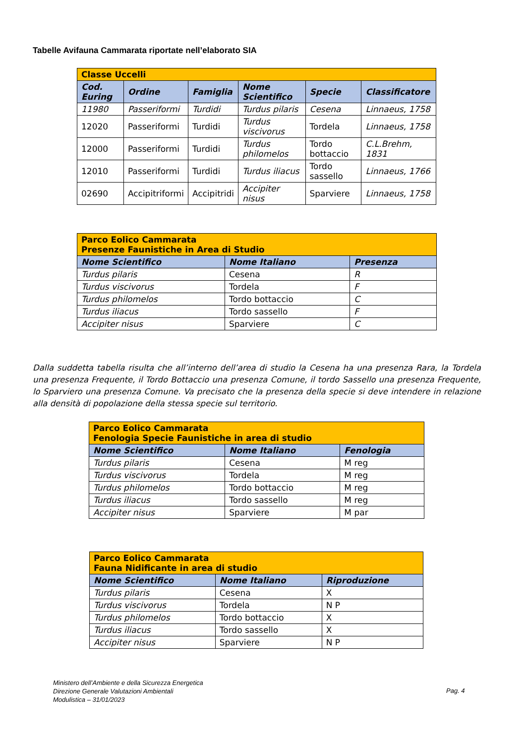Tabelle Avifauna Cammarata riportate nell’elaborato SIA
| Classe Uccelli | | | | | |
| Cod. Euring | Ordine | Famiglia | Nome Scientifico | Specie | Classificatore |
| 11980 | Passeriformi | Turdidi | Turdus pilaris | Cesena | Linnaeus, 1758 |
| 12020 | Passeriformi | Turdidi | Turdus viscivorus | Tordela | Linnaeus, 1758 |
| 12000 | Passeriformi | Turdidi | Turdus philomelos | Tordo bottaccio | C.L.Brehm, 1831 |
| 12010 | Passeriformi | Turdidi | Turdus iliacus | Tordo sassello | Linnaeus, 1766 |
| 02690 | Accipitriformi | Accipitridi | Accipiter nisus | Sparviere | Linnaeus, 1758 |
| Parco Eolico Cammarata Presenze Faunistiche in Area di Studio | | |
| Nome Scientifico | Nome Italiano | Presenza |
| Turdus pilaris | Cesena | R |
| Turdus viscivorus | Tordela | F |
| Turdus philomelos | Tordo bottaccio | C |
| Turdus iliacus | Tordo sassello | F |
| Accipiter nisus | Sparviere | C |
Dalla suddetta tabella risulta che all’interno dell’area di studio la Cesena ha una presenza Rara, la Tordela una presenza Frequente, il Tordo Bottaccio una presenza Comune, il tordo Sassello una presenza Frequente, lo Sparviero una presenza Comune. Va precisato che la presenza della specie si deve intendere in relazione alla densità di popolazione della stessa specie sul territorio.
| Parco Eolico Cammarata Fenologia Specie Faunistiche in area di studio | | |
| Nome Scientifico | Nome Italiano | Fenologia |
| Turdus pilaris | Cesena | M reg |
| Turdus viscivorus | Tordela | M reg |
| Turdus philomelos | Tordo bottaccio | M reg |
| Turdus iliacus | Tordo sassello | M reg |
| Accipiter nisus | Sparviere | M par |
| Parco Eolico Cammarata Fauna Nidificante in area di studio | | |
| Nome Scientifico | Nome Italiano | Riproduzione |
| Turdus pilaris | Cesena | X |
| Turdus viscivorus | Tordela | N P |
| Turdus philomelos | Tordo bottaccio | X |
| Turdus iliacus | Tordo sassello | X |
| Accipiter nisus | Sparviere | N P |
Ministero dell’Ambiente e della Sicurezza Energetica
Direzione Generale Valutazioni Ambientali
Modulistica – 31/01/2023
Pag. 4